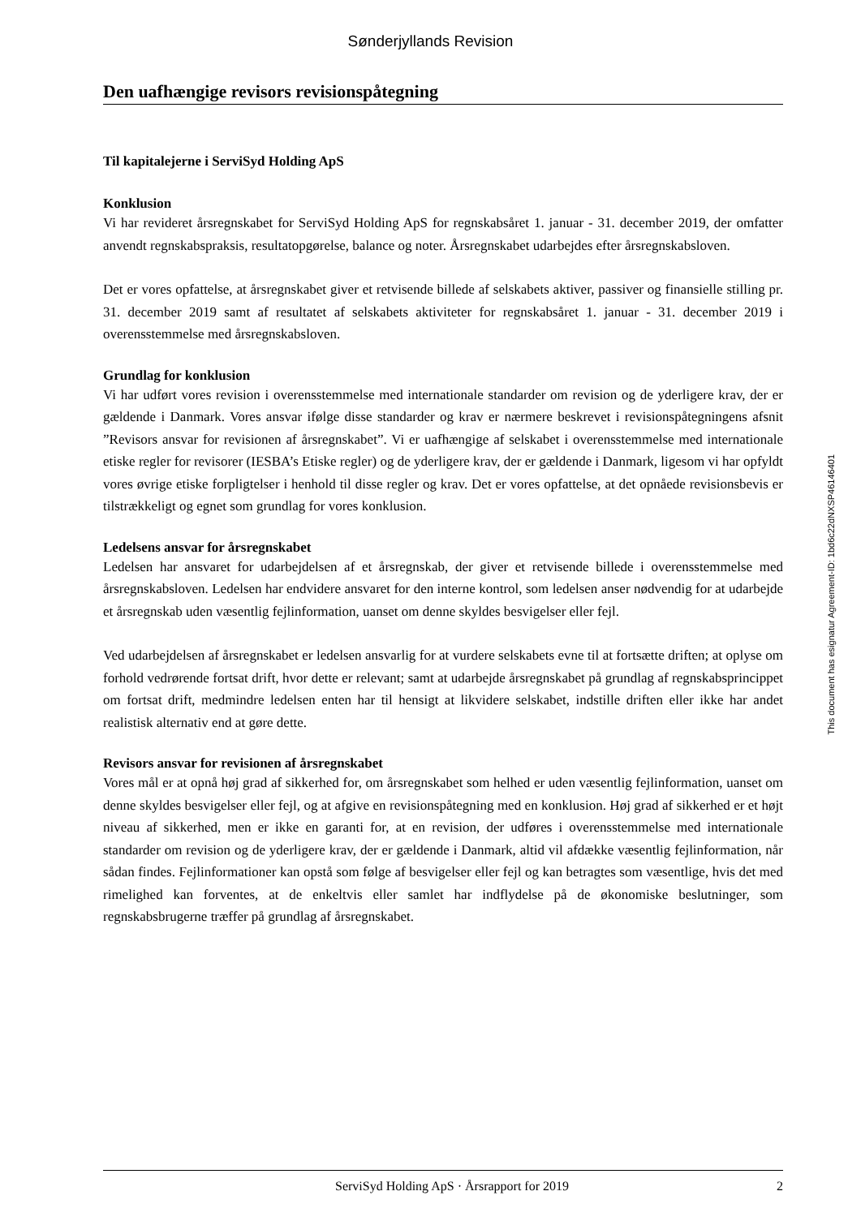Sønderjyllands Revision
Den uafhængige revisors revisionspåtegning
Til kapitalejerne i ServiSyd Holding ApS
Konklusion
Vi har revideret årsregnskabet for ServiSyd Holding ApS for regnskabsåret 1. januar - 31. december 2019, der omfatter anvendt regnskabspraksis, resultatopgørelse, balance og noter. Årsregnskabet udarbejdes efter årsregnskabsloven.
Det er vores opfattelse, at årsregnskabet giver et retvisende billede af selskabets aktiver, passiver og finansielle stilling pr. 31. december 2019 samt af resultatet af selskabets aktiviteter for regnskabsåret 1. januar - 31. december 2019 i overensstemmelse med årsregnskabsloven.
Grundlag for konklusion
Vi har udført vores revision i overensstemmelse med internationale standarder om revision og de yderligere krav, der er gældende i Danmark. Vores ansvar ifølge disse standarder og krav er nærmere beskrevet i revisionspåtegningens afsnit ”Revisors ansvar for revisionen af årsregnskabet”. Vi er uafhængige af selskabet i overensstemmelse med internationale etiske regler for revisorer (IESBA’s Etiske regler) og de yderligere krav, der er gældende i Danmark, ligesom vi har opfyldt vores øvrige etiske forpligtelser i henhold til disse regler og krav. Det er vores opfattelse, at det opnåede revisionsbevis er tilstrækkeligt og egnet som grundlag for vores konklusion.
Ledelsens ansvar for årsregnskabet
Ledelsen har ansvaret for udarbejdelsen af et årsregnskab, der giver et retvisende billede i overensstemmelse med årsregnskabsloven. Ledelsen har endvidere ansvaret for den interne kontrol, som ledelsen anser nødvendig for at udarbejde et årsregnskab uden væsentlig fejlinformation, uanset om denne skyldes besvigelser eller fejl.
Ved udarbejdelsen af årsregnskabet er ledelsen ansvarlig for at vurdere selskabets evne til at fortsætte driften; at oplyse om forhold vedrørende fortsat drift, hvor dette er relevant; samt at udarbejde årsregnskabet på grundlag af regnskabsprincippet om fortsat drift, medmindre ledelsen enten har til hensigt at likvidere selskabet, indstille driften eller ikke har andet realistisk alternativ end at gøre dette.
Revisors ansvar for revisionen af årsregnskabet
Vores mål er at opnå høj grad af sikkerhed for, om årsregnskabet som helhed er uden væsentlig fejlinformation, uanset om denne skyldes besvigelser eller fejl, og at afgive en revisionspåtegning med en konklusion. Høj grad af sikkerhed er et højt niveau af sikkerhed, men er ikke en garanti for, at en revision, der udføres i overensstemmelse med internationale standarder om revision og de yderligere krav, der er gældende i Danmark, altid vil afdække væsentlig fejlinformation, når sådan findes. Fejlinformationer kan opstå som følge af besvigelser eller fejl og kan betragtes som væsentlige, hvis det med rimelighed kan forventes, at de enkeltvis eller samlet har indflydelse på de økonomiske beslutninger, som regnskabsbrugerne træffer på grundlag af årsregnskabet.
This document has esignatur Agreement-ID: 1bd6c22dNXSP46146401
ServiSyd Holding ApS · Årsrapport for 2019 2